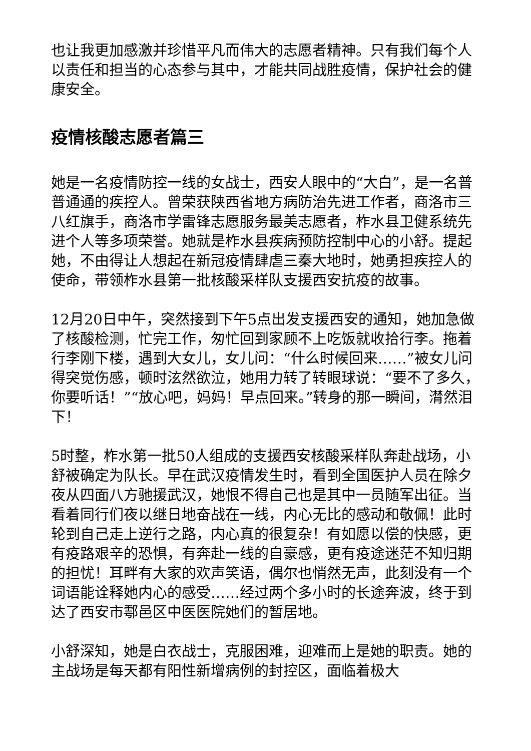也让我更加感激并珍惜平凡而伟大的志愿者精神。只有我们每个人以责任和担当的心态参与其中，才能共同战胜疫情，保护社会的健康安全。
疫情核酸志愿者篇三
她是一名疫情防控一线的女战士，西安人眼中的“大白”，是一名普普通通的疾控人。曾荣获陕西省地方病防治先进工作者，商洛市三八红旗手，商洛市学雷锋志愿服务最美志愿者，柞水县卫健系统先进个人等多项荣誉。她就是柞水县疾病预防控制中心的小舒。提起她，不由得让人想起在新冠疫情肆虐三秦大地时，她勇担疾控人的使命，带领柞水县第一批核酸采样队支援西安抗疫的故事。
12月20日中午，突然接到下午5点出发支援西安的通知，她加急做了核酸检测，忙完工作，匆忙回到家顾不上吃饭就收拾行李。拖着行李刚下楼，遇到大女儿，女儿问：“什么时候回来……”被女儿问得突觉伤感，顿时泫然欲泣，她用力转了转眼球说：“要不了多久，你要听话！”“放心吧，妈妈！早点回来。”转身的那一瞬间，潸然泪下！
5时整，柞水第一批50人组成的支援西安核酸采样队奔赴战场，小舒被确定为队长。早在武汉疫情发生时，看到全国医护人员在除夕夜从四面八方驰援武汉，她恨不得自己也是其中一员随军出征。当看着同行们夜以继日地奋战在一线，内心无比的感动和敬佩！此时轮到自己走上逆行之路，内心真的很复杂！有如愿以偿的快感，更有疫路艰辛的恐惧，有奔赴一线的自豪感，更有疫途迷茫不知归期的担忧！耳畔有大家的欢声笑语，偶尔也悄然无声，此刻没有一个词语能诠释她内心的感受……经过两个多小时的长途奔波，终于到达了西安市鄠邑区中医医院她们的暂居地。
小舒深知，她是白衣战士，克服困难，迎难而上是她的职责。她的主战场是每天都有阳性新增病例的封控区，面临着极大